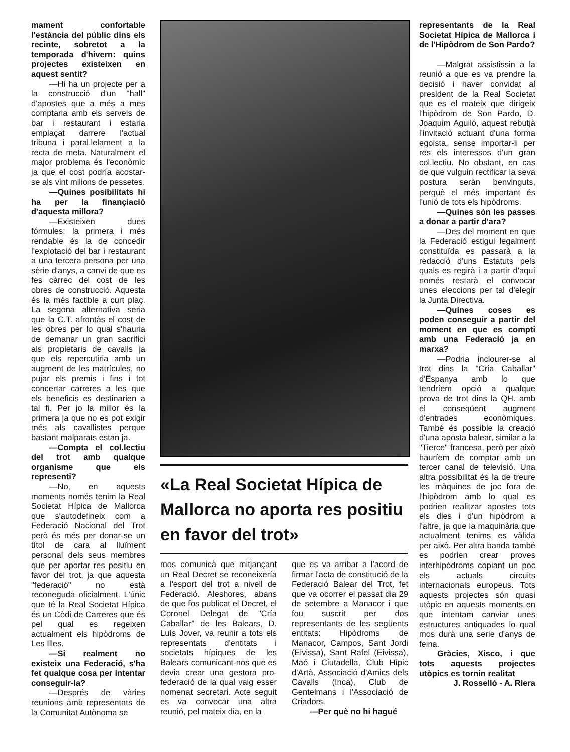mament confortable l'estància del públic dins els recinte, sobretot a la temporada d'hivern: quins projectes existeixen en aquest sentit?
—Hi ha un projecte per a la construcció d'un "hall" d'apostes que a més a mes comptaria amb els serveis de bar i restaurant i estaria emplaçat darrere l'actual tribuna i paral.lelament a la recta de meta. Naturalment el major problema és l'econòmic ja que el cost podría acostar-se als vint milions de pessetes.
—Quines posibilitats hi ha per la finançiació d'aquesta millora?
—Existeixen dues fórmules: la primera i més rendable és la de concedir l'explotació del bar i restaurant a una tercera persona per una sèrie d'anys, a canvi de que es fes càrrec del cost de les obres de construcció. Aquesta és la més factible a curt plaç. La segona alternativa seria que la C.T. afrontàs el cost de les obres per lo qual s'hauria de demanar un gran sacrifici als propietaris de cavalls ja que els repercutiria amb un augment de les matrícules, no pujar els premis i fins i tot concertar carreres a les que els beneficis es destinarien a tal fi. Per jo la millor és la primera ja que no es pot exigir més als cavallistes perque bastant malparats estan ja.
—Compta el col.lectiu del trot amb qualque organisme que els representi?
—No, en aquests moments només tenim la Real Societat Hípica de Mallorca que s'autodefineix com a Federació Nacional del Trot però és més per donar-se un títol de cara al lluïment personal dels seus membres que per aportar res positiu en favor del trot, ja que aquesta "federació" no està reconeguda oficialment. L'únic que té la Real Societat Hípica és un Còdi de Carreres que és pel qual es regeixen actualment els hipòdroms de Les Illes.
—Si realment no existeix una Federació, s'ha fet qualque cosa per intentar conseguir-la?
—Després de vàries reunions amb representats de la Comunitat Autònoma se
«La Real Societat Hípica de Mallorca no aporta res positiu en favor del trot»
mos comunicà que mitjançant un Real Decret se reconeixería a l'esport del trot a nivell de Federació. Aleshores, abans de que fos publicat el Decret, el Coronel Delegat de "Cría Caballar" de les Balears, D. Luís Jover, va reunir a tots els representats d'entitats i societats hípiques de les Balears comunicant-nos que es devia crear una gestora pro-federació de la qual vaig esser nomenat secretari. Acte seguit es va convocar una altra reunió, pel mateix dia, en la
que es va arribar a l'acord de firmar l'acta de constitució de la Federació Balear del Trot, fet que va ocorrer el passat dia 29 de setembre a Manacor i que fou suscrit per dos representants de les següents entitats: Hipòdroms de Manacor, Campos, Sant Jordi (Eivissa), Sant Rafel (Eivissa), Maó i Ciutadella, Club Hípic d'Artà, Associació d'Amics dels Cavalls (Inca), Club de Gentelmans i l'Associació de Criadors.
—Per què no hi hagué
representants de la Real Societat Hípica de Mallorca i de l'Hipòdrom de Son Pardo?
—Malgrat assistissin a la reunió a que es va prendre la decisió i haver convidat al president de la Real Societat que es el mateix que dirigeix l'hipòdrom de Son Pardo, D. Joaquim Aguiló, aquest rebutjà l'invitació actuant d'una forma egoista, sense importar-li per res els interessos d'un gran col.lectiu. No obstant, en cas de que vulguin rectificar la seva postura seràn benvinguts, perquè el més important és l'unió de tots els hipòdroms.
—Quines són les passes a donar a partir d'ara?
—Des del moment en que la Federació estigui legalment constituïda es passarà a la redacció d'uns Estatuts pels quals es regirà i a partir d'aquí només restarà el convocar unes eleccions per tal d'elegir la Junta Directiva.
—Quines coses es poden conseguir a partir del moment en que es compti amb una Federació ja en marxa?
—Podria inclourer-se al trot dins la "Cría Caballar" d'Espanya amb lo que tendríem opció a qualque prova de trot dins la QH. amb el conseqüent augment d'entrades econòmiques. També és possible la creació d'una aposta balear, similar a la "Tierce" francesa, però per això hauríem de comptar amb un tercer canal de televisió. Una altra possibilitat és la de treure les màquines de joc fora de l'hipòdrom amb lo qual es podrien realitzar apostes tots els dies i d'un hipòdrom a l'altre, ja que la maquinària que actualment tenims es vàlida per això. Per altra banda també es podrien crear proves interhipòdroms copiant un poc els actuals circuits internacionals europeus. Tots aquests projectes són quasi utòpic en aquests moments en que intentam canviar unes estructures antiquades lo qual mos durà una serie d'anys de feina.
Gràcies, Xisco, i que tots aquests projectes utòpics es tornin realitat
J. Rosselló - A. Riera